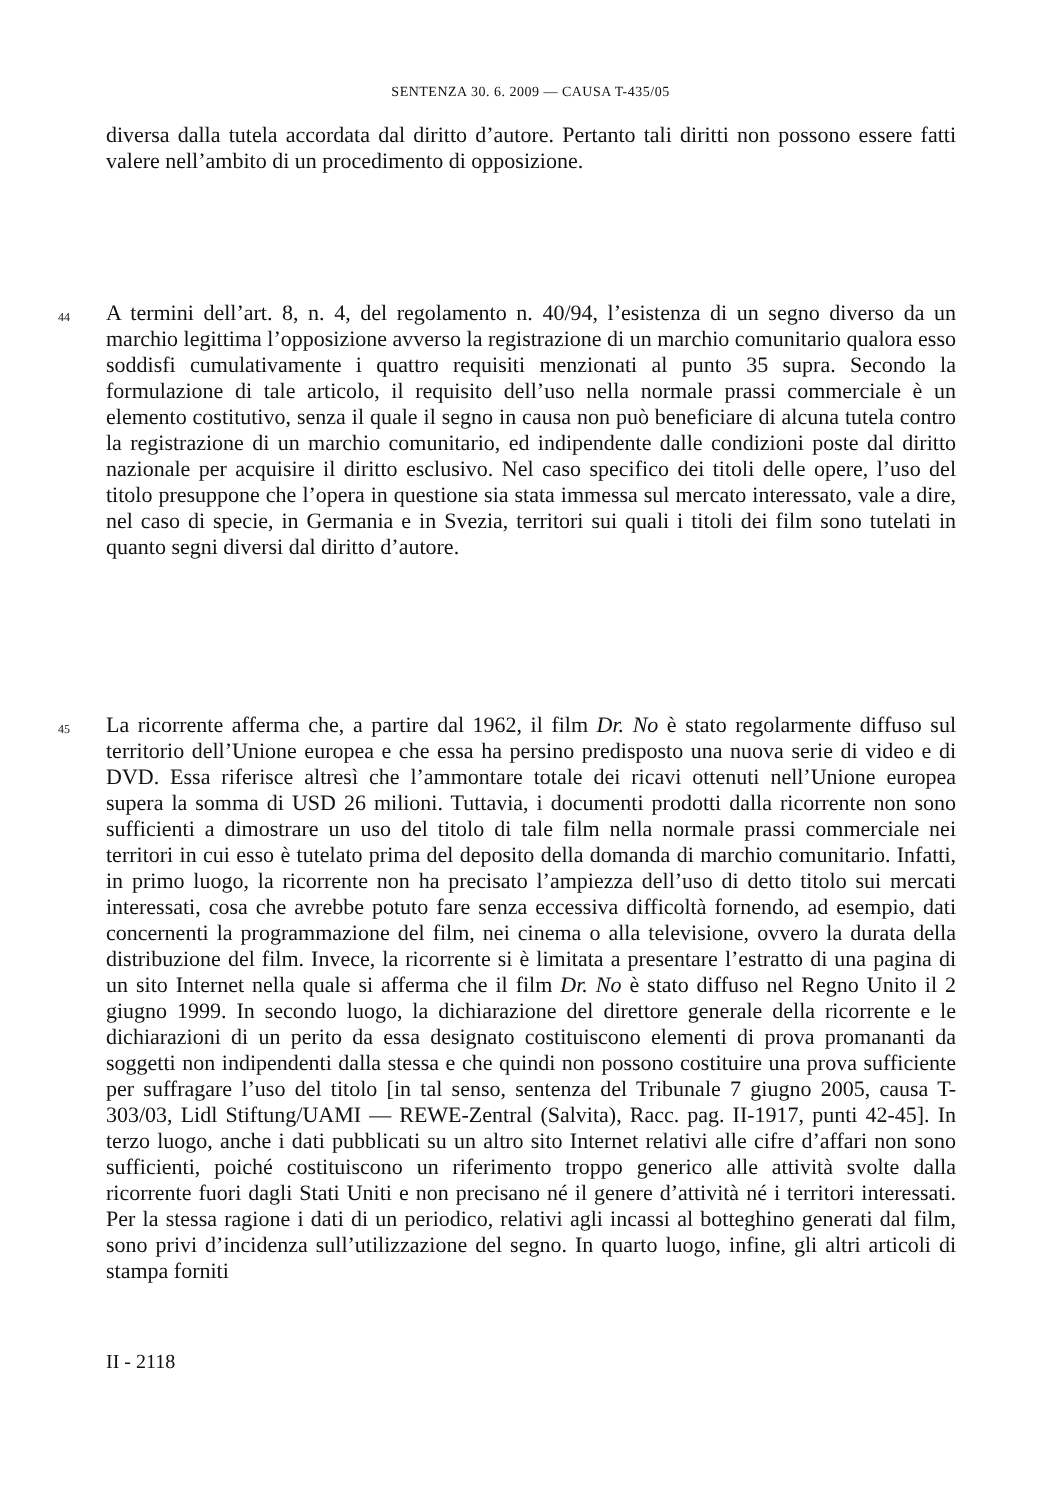SENTENZA 30. 6. 2009 — CAUSA T-435/05
diversa dalla tutela accordata dal diritto d’autore. Pertanto tali diritti non possono essere fatti valere nell’ambito di un procedimento di opposizione.
44 A termini dell’art. 8, n. 4, del regolamento n. 40/94, l’esistenza di un segno diverso da un marchio legittima l’opposizione avverso la registrazione di un marchio comunitario qualora esso soddisfi cumulativamente i quattro requisiti menzionati al punto 35 supra. Secondo la formulazione di tale articolo, il requisito dell’uso nella normale prassi commerciale è un elemento costitutivo, senza il quale il segno in causa non può beneficiare di alcuna tutela contro la registrazione di un marchio comunitario, ed indipendente dalle condizioni poste dal diritto nazionale per acquisire il diritto esclusivo. Nel caso specifico dei titoli delle opere, l’uso del titolo presuppone che l’opera in questione sia stata immessa sul mercato interessato, vale a dire, nel caso di specie, in Germania e in Svezia, territori sui quali i titoli dei film sono tutelati in quanto segni diversi dal diritto d’autore.
45 La ricorrente afferma che, a partire dal 1962, il film Dr. No è stato regolarmente diffuso sul territorio dell’Unione europea e che essa ha persino predisposto una nuova serie di video e di DVD. Essa riferisce altresì che l’ammontare totale dei ricavi ottenuti nell’Unione europea supera la somma di USD 26 milioni. Tuttavia, i documenti prodotti dalla ricorrente non sono sufficienti a dimostrare un uso del titolo di tale film nella normale prassi commerciale nei territori in cui esso è tutelato prima del deposito della domanda di marchio comunitario. Infatti, in primo luogo, la ricorrente non ha precisato l’ampiezza dell’uso di detto titolo sui mercati interessati, cosa che avrebbe potuto fare senza eccessiva difficoltà fornendo, ad esempio, dati concernenti la programmazione del film, nei cinema o alla televisione, ovvero la durata della distribuzione del film. Invece, la ricorrente si è limitata a presentare l’estratto di una pagina di un sito Internet nella quale si afferma che il film Dr. No è stato diffuso nel Regno Unito il 2 giugno 1999. In secondo luogo, la dichiarazione del direttore generale della ricorrente e le dichiarazioni di un perito da essa designato costituiscono elementi di prova promananti da soggetti non indipendenti dalla stessa e che quindi non possono costituire una prova sufficiente per suffragare l’uso del titolo [in tal senso, sentenza del Tribunale 7 giugno 2005, causa T-303/03, Lidl Stiftung/UAMI — REWE-Zentral (Salvita), Racc. pag. II-1917, punti 42-45]. In terzo luogo, anche i dati pubblicati su un altro sito Internet relativi alle cifre d’affari non sono sufficienti, poiché costituiscono un riferimento troppo generico alle attività svolte dalla ricorrente fuori dagli Stati Uniti e non precisano né il genere d’attività né i territori interessati. Per la stessa ragione i dati di un periodico, relativi agli incassi al botteghino generati dal film, sono privi d’incidenza sull’utilizzazione del segno. In quarto luogo, infine, gli altri articoli di stampa forniti
II - 2118